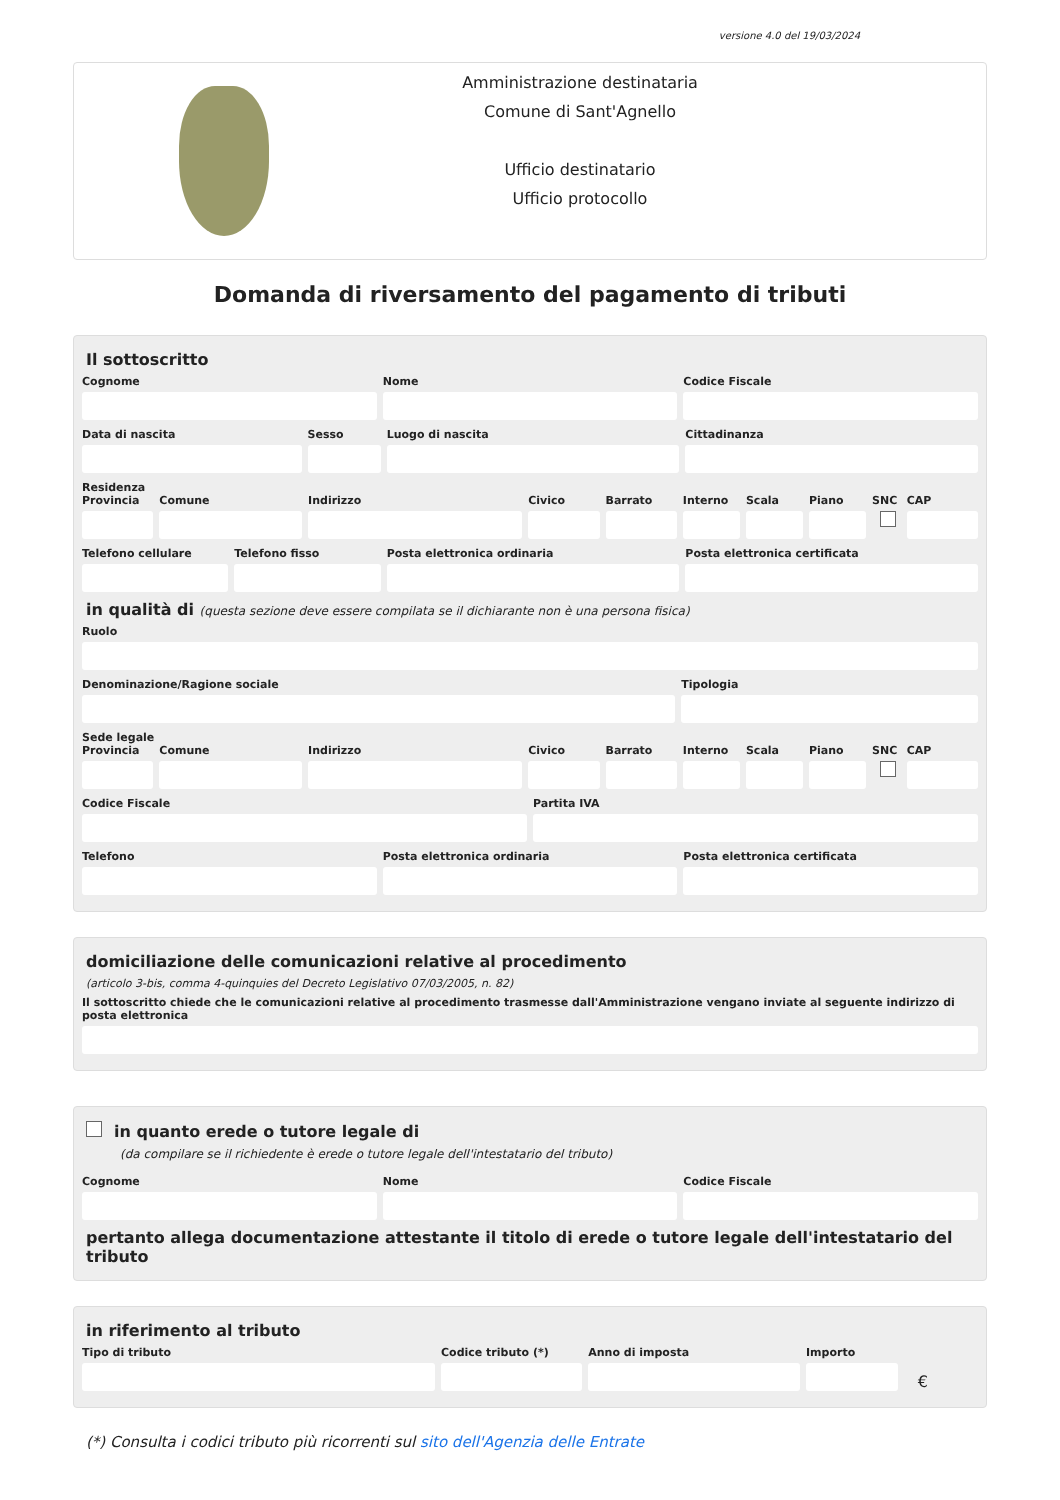versione 4.0 del 19/03/2024
Amministrazione destinataria
Comune di Sant'Agnello
Ufficio destinatario
Ufficio protocollo
Domanda di riversamento del pagamento di tributi
Il sottoscritto
Cognome Nome Codice Fiscale
Data di nascita Sesso Luogo di nascita Cittadinanza
Residenza
Provincia Comune Indirizzo Civico Barrato Interno Scala Piano SNC CAP
Telefono cellulare Telefono fisso Posta elettronica ordinaria Posta elettronica certificata
in qualità di (questa sezione deve essere compilata se il dichiarante non è una persona fisica)
Ruolo
Denominazione/Ragione sociale Tipologia
Sede legale
Provincia Comune Indirizzo Civico Barrato Interno Scala Piano SNC CAP
Codice Fiscale Partita IVA
Telefono Posta elettronica ordinaria Posta elettronica certificata
domiciliazione delle comunicazioni relative al procedimento
(articolo 3-bis, comma 4-quinquies del Decreto Legislativo 07/03/2005, n. 82)
Il sottoscritto chiede che le comunicazioni relative al procedimento trasmesse dall'Amministrazione vengano inviate al seguente indirizzo di posta elettronica
in quanto erede o tutore legale di
(da compilare se il richiedente è erede o tutore legale dell'intestatario del tributo)
Cognome Nome Codice Fiscale
pertanto allega documentazione attestante il titolo di erede o tutore legale dell'intestatario del tributo
in riferimento al tributo
Tipo di tributo Codice tributo (*) Anno di imposta Importo
€
(*) Consulta i codici tributo più ricorrenti sul sito dell'Agenzia delle Entrate